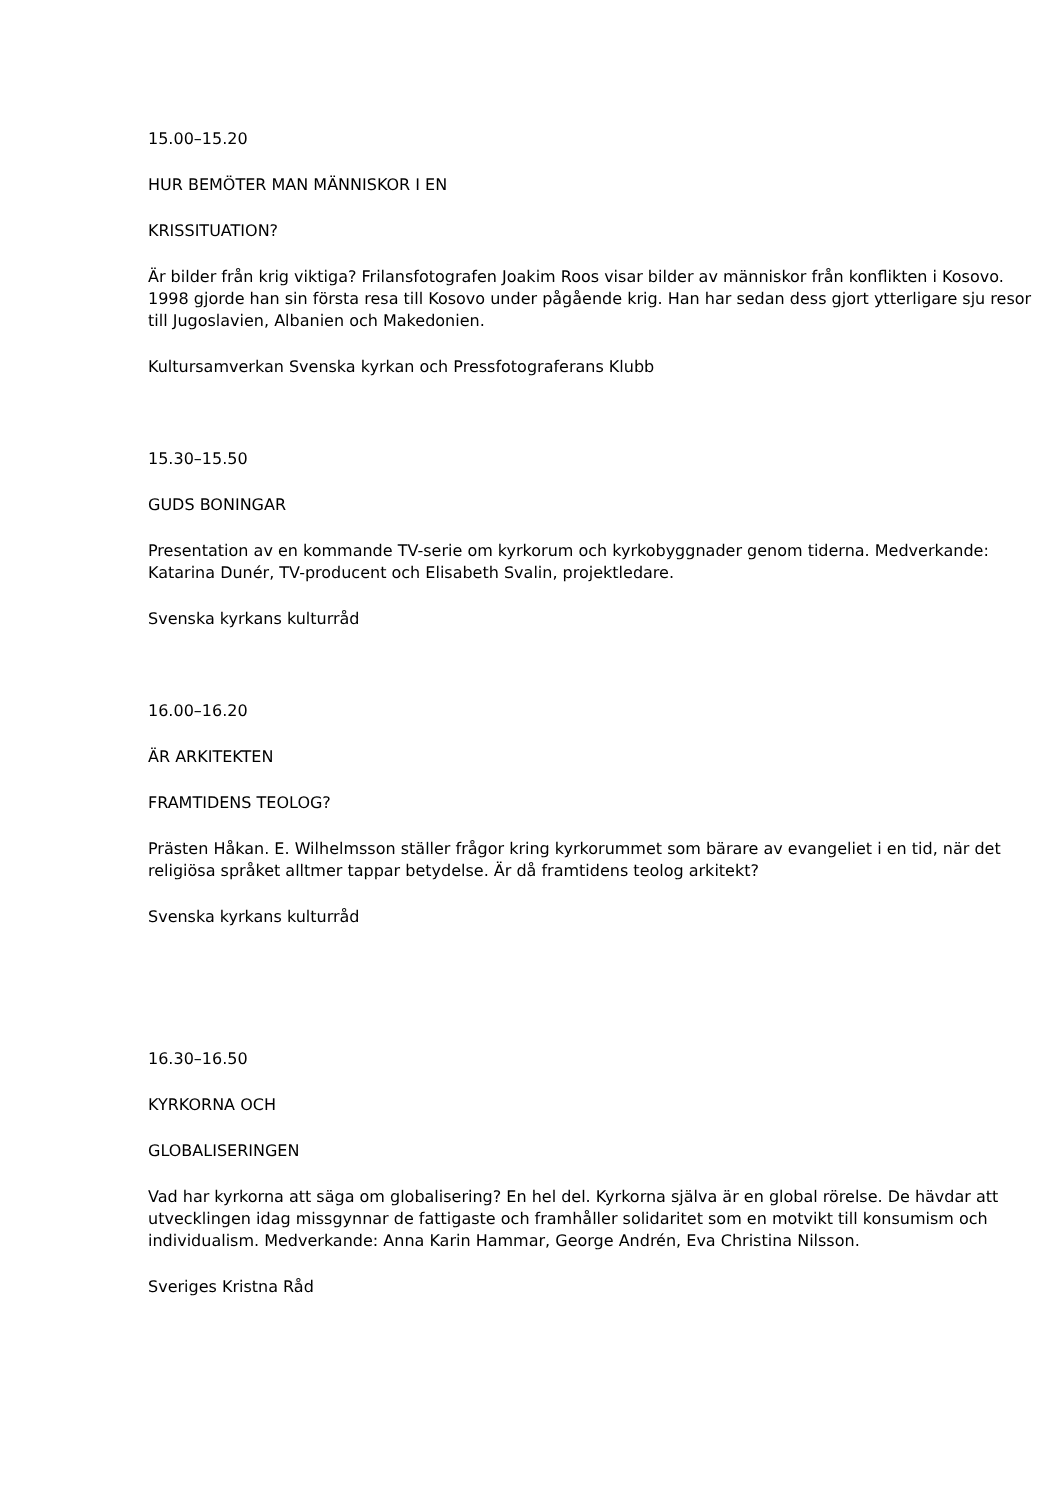15.00–15.20
HUR BEMÖTER MAN MÄNNISKOR I EN
KRISSITUATION?
Är bilder från krig viktiga? Frilansfotografen Joakim Roos visar bilder av människor från konflikten i Kosovo. 1998 gjorde han sin första resa till Kosovo under pågående krig. Han har sedan dess gjort ytterligare sju resor till Jugoslavien, Albanien och Makedonien.
Kultursamverkan Svenska kyrkan och Pressfotograferans Klubb
15.30–15.50
GUDS BONINGAR
Presentation av en kommande TV-serie om kyrkorum och kyrkobyggnader genom tiderna. Medverkande: Katarina Dunér, TV-producent och Elisabeth Svalin, projektledare.
Svenska kyrkans kulturråd
16.00–16.20
ÄR ARKITEKTEN
FRAMTIDENS TEOLOG?
Prästen Håkan. E. Wilhelmsson ställer frågor kring kyrkorummet som bärare av evangeliet i en tid, när det religiösa språket alltmer tappar betydelse. Är då framtidens teolog arkitekt?
Svenska kyrkans kulturråd
16.30–16.50
KYRKORNA OCH
GLOBALISERINGEN
Vad har kyrkorna att säga om globalisering? En hel del. Kyrkorna själva är en global rörelse. De hävdar att utvecklingen idag missgynnar de fattigaste och framhåller solidaritet som en motvikt till konsumism och individualism. Medverkande: Anna Karin Hammar, George Andrén, Eva Christina Nilsson.
Sveriges Kristna Råd